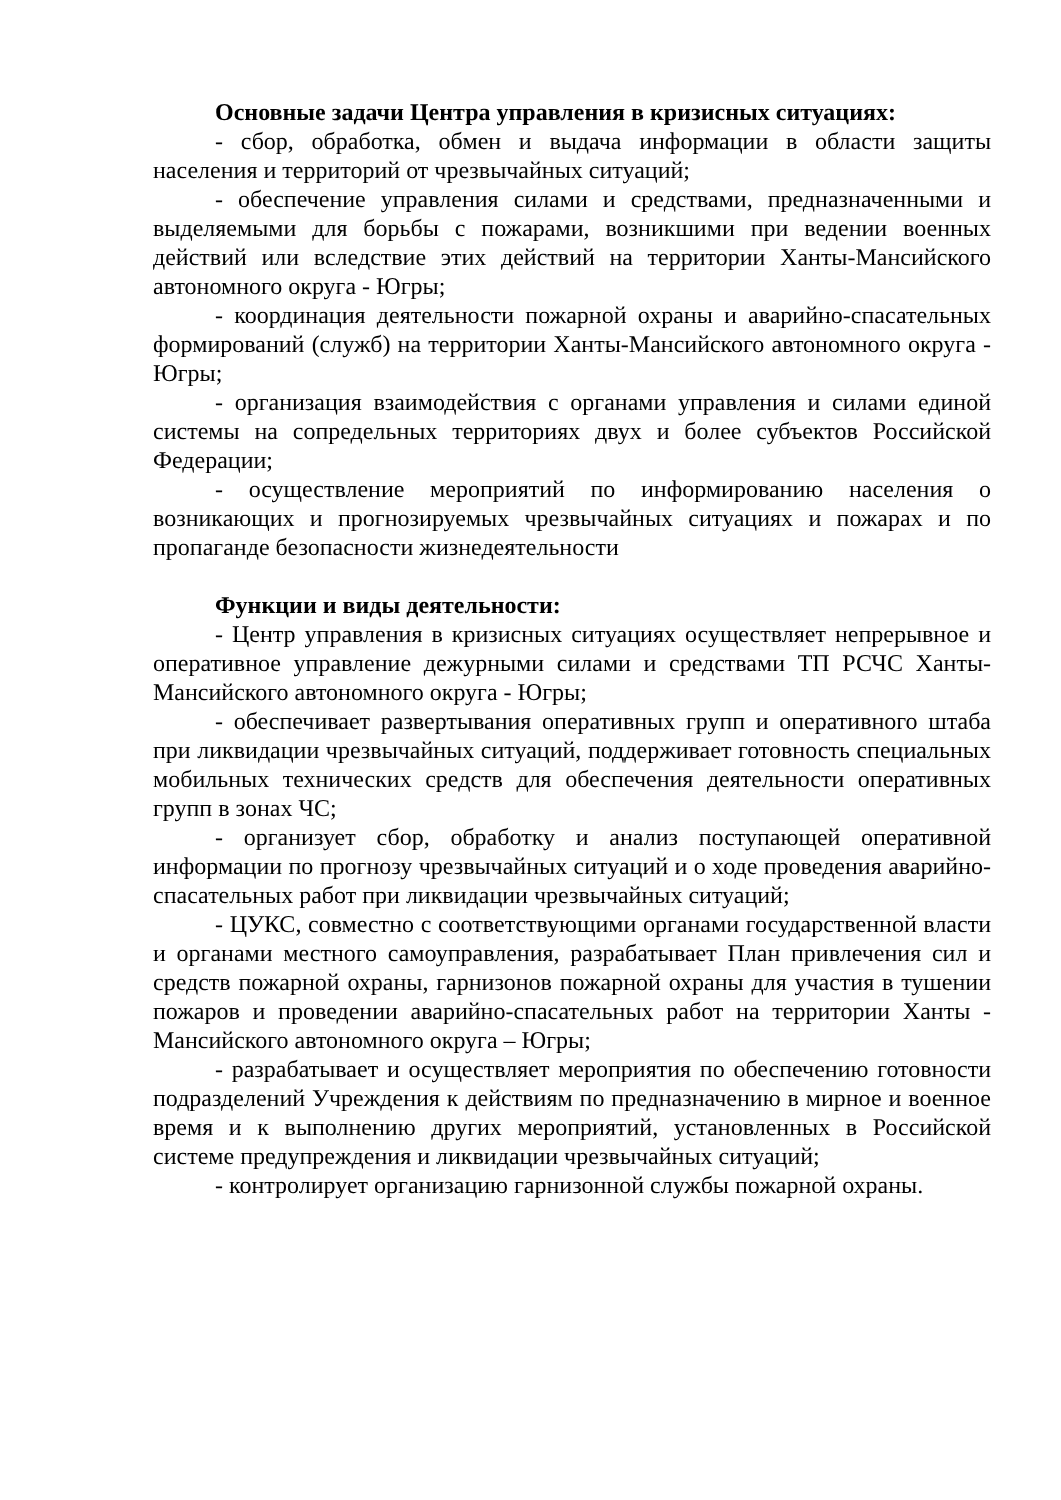Основные задачи Центра управления в кризисных ситуациях:
- сбор, обработка, обмен и выдача информации в области защиты населения и территорий от чрезвычайных ситуаций;
- обеспечение управления силами и средствами, предназначенными и выделяемыми для борьбы с пожарами, возникшими при ведении военных действий или вследствие этих действий на территории Ханты-Мансийского автономного округа - Югры;
- координация деятельности пожарной охраны и аварийно-спасательных формирований (служб) на территории Ханты-Мансийского автономного округа - Югры;
- организация взаимодействия с органами управления и силами единой системы на сопредельных территориях двух и более субъектов Российской Федерации;
- осуществление мероприятий по информированию населения о возникающих и прогнозируемых чрезвычайных ситуациях и пожарах и по пропаганде безопасности жизнедеятельности
Функции и виды деятельности:
- Центр управления в кризисных ситуациях осуществляет непрерывное и оперативное управление дежурными силами и средствами ТП РСЧС Ханты-Мансийского автономного округа - Югры;
- обеспечивает развертывания оперативных групп и оперативного штаба при ликвидации чрезвычайных ситуаций, поддерживает готовность специальных мобильных технических средств для обеспечения деятельности оперативных групп в зонах ЧС;
- организует сбор, обработку и анализ поступающей оперативной информации по прогнозу чрезвычайных ситуаций и о ходе проведения аварийно-спасательных работ при ликвидации чрезвычайных ситуаций;
- ЦУКС, совместно с соответствующими органами государственной власти и органами местного самоуправления, разрабатывает План привлечения сил и средств пожарной охраны, гарнизонов пожарной охраны для участия в тушении пожаров и проведении аварийно-спасательных работ на территории Ханты - Мансийского автономного округа – Югры;
- разрабатывает и осуществляет мероприятия по обеспечению готовности подразделений Учреждения к действиям по предназначению в мирное и военное время и к выполнению других мероприятий, установленных в Российской системе предупреждения и ликвидации чрезвычайных ситуаций;
- контролирует организацию гарнизонной службы пожарной охраны.